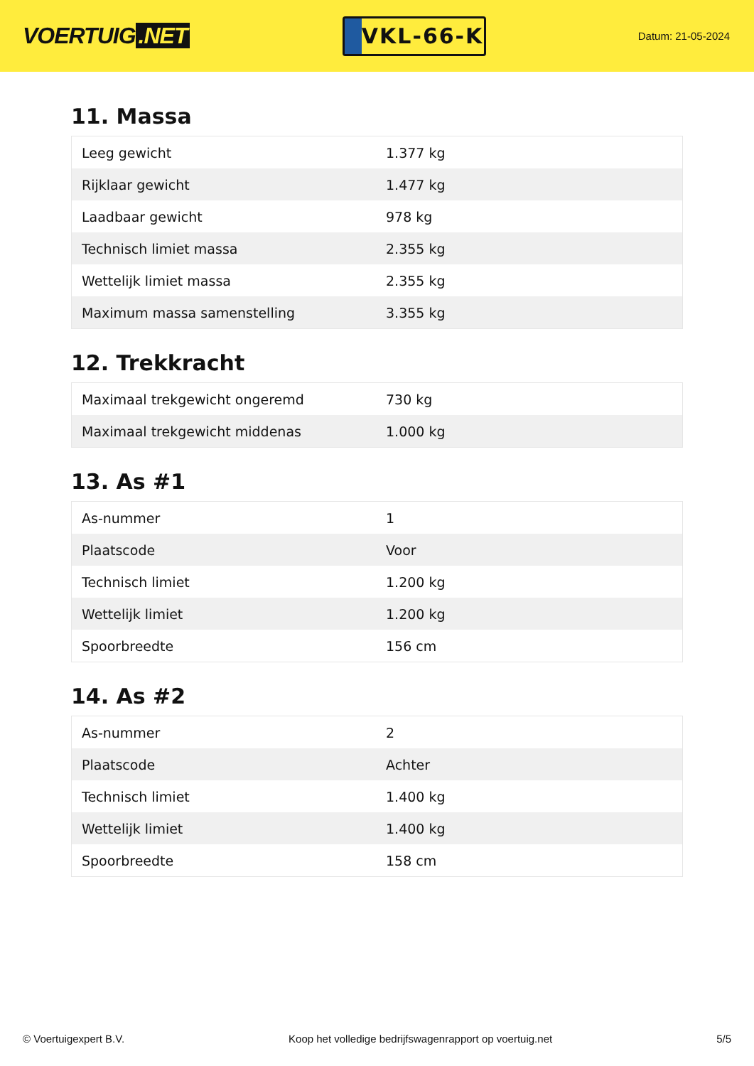VOERTUIG.NET
VKL-66-K
Datum: 21-05-2024
11. Massa
| Leeg gewicht | 1.377 kg |
| Rijklaar gewicht | 1.477 kg |
| Laadbaar gewicht | 978 kg |
| Technisch limiet massa | 2.355 kg |
| Wettelijk limiet massa | 2.355 kg |
| Maximum massa samenstelling | 3.355 kg |
12. Trekkracht
| Maximaal trekgewicht ongeremd | 730 kg |
| Maximaal trekgewicht middenas | 1.000 kg |
13. As #1
| As-nummer | 1 |
| Plaatscode | Voor |
| Technisch limiet | 1.200 kg |
| Wettelijk limiet | 1.200 kg |
| Spoorbreedte | 156 cm |
14. As #2
| As-nummer | 2 |
| Plaatscode | Achter |
| Technisch limiet | 1.400 kg |
| Wettelijk limiet | 1.400 kg |
| Spoorbreedte | 158 cm |
© Voertuigexpert B.V. Koop het volledige bedrijfswagenrapport op voertuig.net 5/5